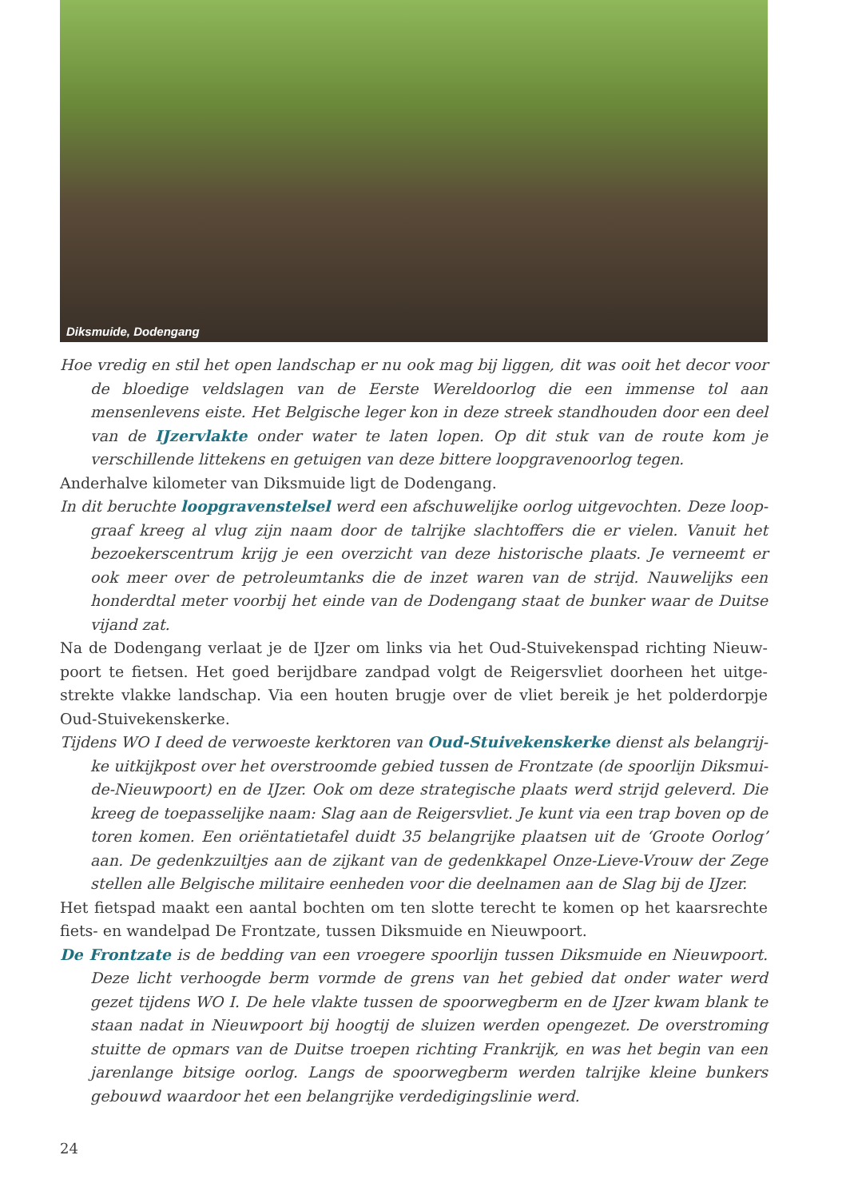Diksmuide, Dodengang
Hoe vredig en stil het open landschap er nu ook mag bij liggen, dit was ooit het decor voor de bloedige veldslagen van de Eerste Wereldoorlog die een immense tol aan mensenlevens eiste. Het Belgische leger kon in deze streek standhouden door een deel van de IJzer­vlakte onder water te laten lopen. Op dit stuk van de route kom je verschillende littekens en getuigen van deze bittere loopgravenoorlog tegen.
Anderhalve kilometer van Diksmuide ligt de Dodengang.
In dit beruchte loopgravenstelsel werd een afschuwelijke oorlog uitgevochten. Deze loop­graaf kreeg al vlug zijn naam door de talrijke slachtoffers die er vielen. Vanuit het bezoe­kerscentrum krijg je een overzicht van deze historische plaats. Je verneemt er ook meer over de petroleumtanks die de inzet waren van de strijd. Nauwelijks een honderdtal meter voorbij het einde van de Dodengang staat de bunker waar de Duitse vijand zat.
Na de Dodengang verlaat je de IJzer om links via het Oud-Stuivekenspad richting Nieuw­poort te fietsen. Het goed berijdbare zandpad volgt de Reigersvliet doorheen het uitge­strekte vlakke landschap. Via een houten brugje over de vliet bereik je het polderdorpje Oud-Stuivekenskerke.
Tijdens WO I deed de verwoeste kerktoren van Oud-Stuivekenskerke dienst als belangrij­ke uitkijkpost over het overstroomde gebied tussen de Frontzate (de spoorlijn Diksmui­de-Nieuwpoort) en de IJzer. Ook om deze strategische plaats werd strijd geleverd. Die kreeg de toepasselijke naam: Slag aan de Reigersvliet. Je kunt via een trap boven op de toren komen. Een oriëntatietafel duidt 35 belangrijke plaatsen uit de ‘Groote Oorlog’ aan. De gedenkzuiltjes aan de zijkant van de gedenkkapel Onze-Lieve-Vrouw der Zege stellen alle Belgische militaire eenheden voor die deelnamen aan de Slag bij de IJzer.
Het fietspad maakt een aantal bochten om ten slotte terecht te komen op het kaarsrechte fiets- en wandelpad De Frontzate, tussen Diksmuide en Nieuwpoort.
De Frontzate is de bedding van een vroegere spoorlijn tussen Diksmuide en Nieuwpoort. Deze licht verhoogde berm vormde de grens van het gebied dat onder water werd gezet tijdens WO I. De hele vlakte tussen de spoorwegberm en de IJzer kwam blank te staan na­dat in Nieuwpoort bij hoogtij de sluizen werden opengezet. De overstroming stuitte de op­mars van de Duitse troepen richting Frankrijk, en was het begin van een jarenlange bitsi­ge oorlog. Langs de spoorwegberm werden talrijke kleine bunkers gebouwd waardoor het een belangrijke verdedigingslinie werd.
24